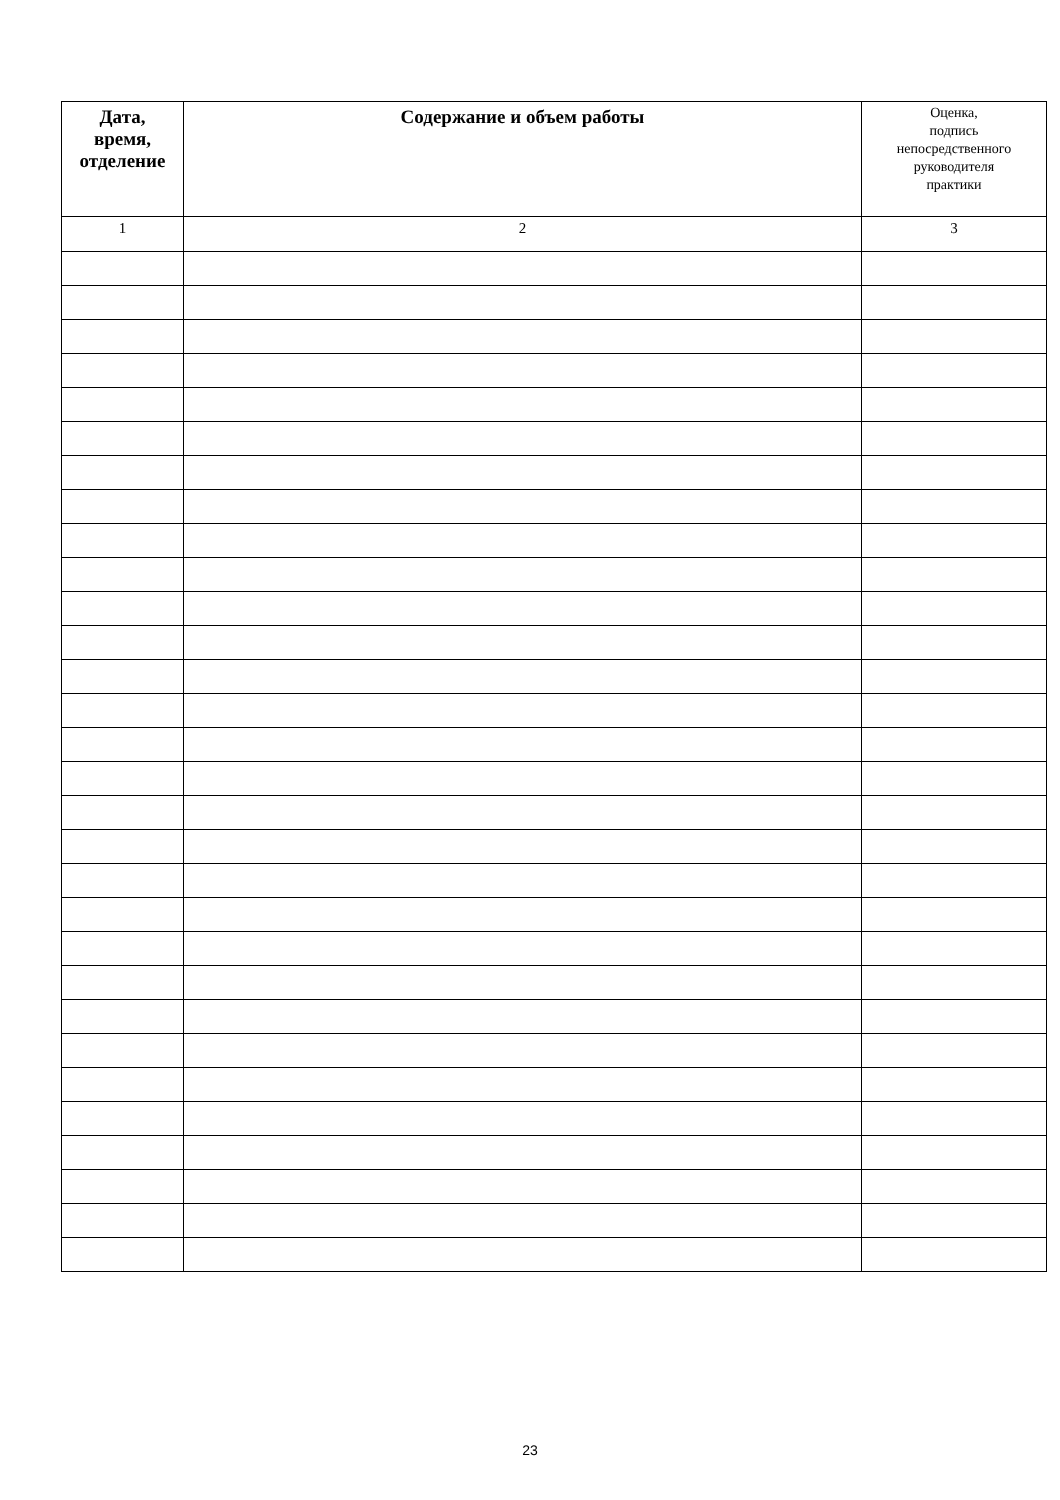| Дата, время, отделение | Содержание и объем работы | Оценка, подпись непосредственного руководителя практики |
| --- | --- | --- |
| 1 | 2 | 3 |
23